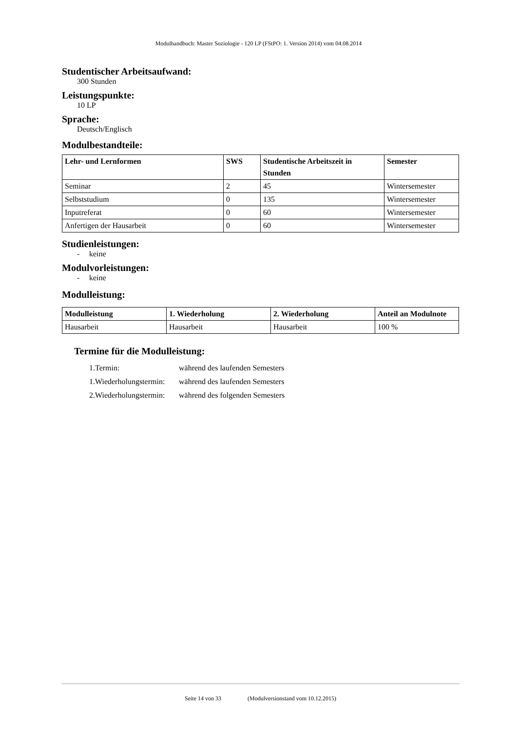Modulhandbuch: Master Soziologie - 120 LP (FStPO: 1. Version 2014) vom 04.08.2014
Studentischer Arbeitsaufwand:
300 Stunden
Leistungspunkte:
10 LP
Sprache:
Deutsch/Englisch
Modulbestandteile:
| Lehr- und Lernformen | SWS | Studentische Arbeitszeit in Stunden | Semester |
| --- | --- | --- | --- |
| Seminar | 2 | 45 | Wintersemester |
| Selbststudium | 0 | 135 | Wintersemester |
| Inputreferat | 0 | 60 | Wintersemester |
| Anfertigen der Hausarbeit | 0 | 60 | Wintersemester |
Studienleistungen:
- keine
Modulvorleistungen:
- keine
Modulleistung:
| Modulleistung | 1. Wiederholung | 2. Wiederholung | Anteil an Modulnote |
| --- | --- | --- | --- |
| Hausarbeit | Hausarbeit | Hausarbeit | 100 % |
Termine für die Modulleistung:
1.Termin: während des laufenden Semesters
1.Wiederholungstermin: während des laufenden Semesters
2.Wiederholungstermin: während des folgenden Semesters
Seite 14 von 33 (Modulversionstand vom 10.12.2015)